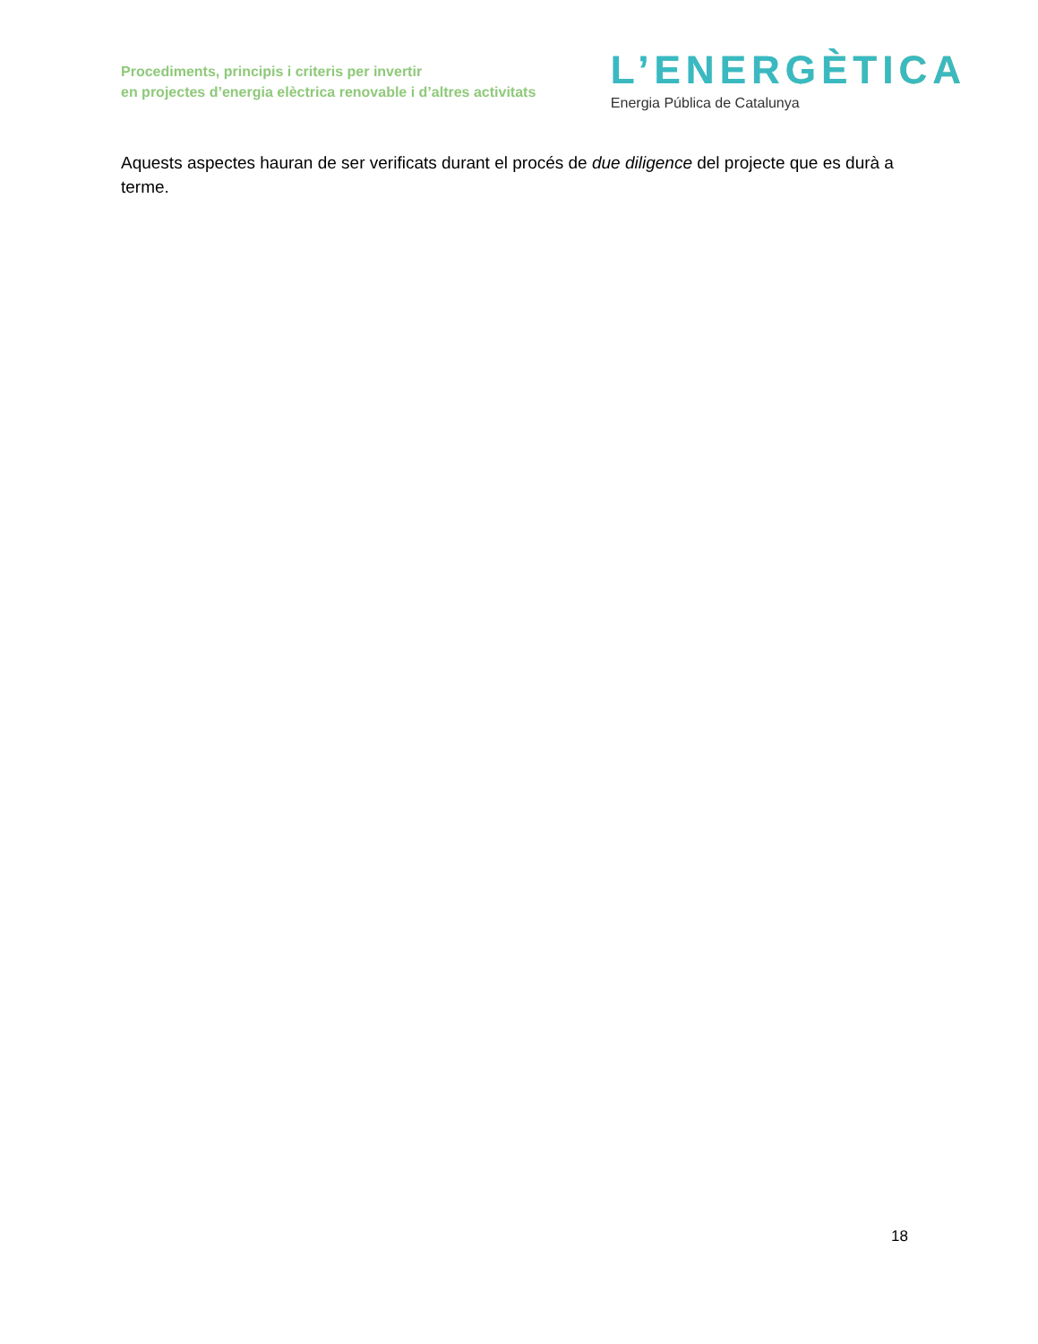Procediments, principis i criteris per invertir
en projectes d’energia elèctrica renovable i d’altres activitats
L’ENERGÈTICA
Energia Pública de Catalunya
Aquests aspectes hauran de ser verificats durant el procés de due diligence del projecte que es durà a terme.
18